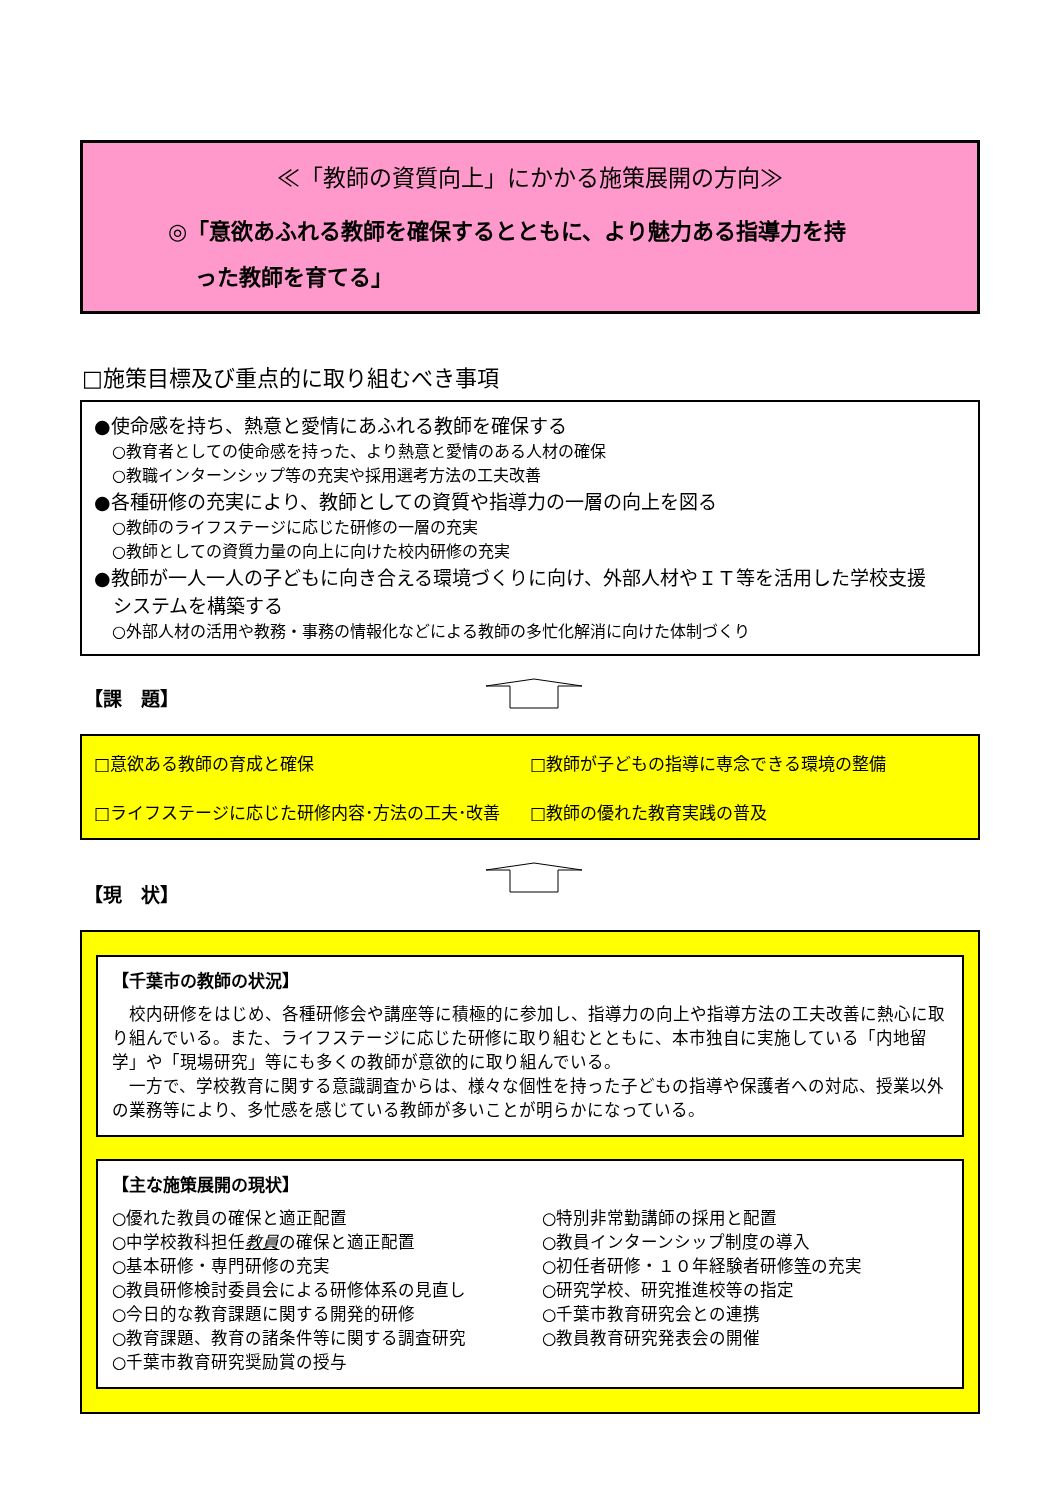≪「教師の資質向上」にかかる施策展開の方向≫
◎「意欲あふれる教師を確保するとともに、より魅力ある指導力を持
った教師を育てる」
□施策目標及び重点的に取り組むべき事項
●使命感を持ち、熱意と愛情にあふれる教師を確保する
○教育者としての使命感を持った、より熱意と愛情のある人材の確保
○教職インターンシップ等の充実や採用選考方法の工夫改善
●各種研修の充実により、教師としての資質や指導力の一層の向上を図る
○教師のライフステージに応じた研修の一層の充実
○教師としての資質力量の向上に向けた校内研修の充実
●教師が一人一人の子どもに向き合える環境づくりに向け、外部人材やＩＴ等を活用した学校支援
　システムを構築する
○外部人材の活用や教務・事務の情報化などによる教師の多忙化解消に向けた体制づくり
【課　題】
□意欲ある教師の育成と確保
□教師が子どもの指導に専念できる環境の整備
□ライフステージに応じた研修内容･方法の工夫･改善
□教師の優れた教育実践の普及
【現　状】
【千葉市の教師の状況】
　校内研修をはじめ、各種研修会や講座等に積極的に参加し、指導力の向上や指導方法の工夫改善に熱心に取り組んでいる。また、ライフステージに応じた研修に取り組むとともに、本市独自に実施している「内地留学」や「現場研究」等にも多くの教師が意欲的に取り組んでいる。
　一方で、学校教育に関する意識調査からは、様々な個性を持った子どもの指導や保護者への対応、授業以外の業務等により、多忙感を感じている教師が多いことが明らかになっている。
【主な施策展開の現状】
○優れた教員の確保と適正配置
○中学校教科担任教員の確保と適正配置
○基本研修・専門研修の充実
○教員研修検討委員会による研修体系の見直し
○今日的な教育課題に関する開発的研修
○教育課題、教育の諸条件等に関する調査研究
○千葉市教育研究奨励賞の授与
○特別非常勤講師の採用と配置
○教員インターンシップ制度の導入
○初任者研修・１０年経験者研修等の充実
○研究学校、研究推進校等の指定
○千葉市教育研究会との連携
○教員教育研究発表会の開催